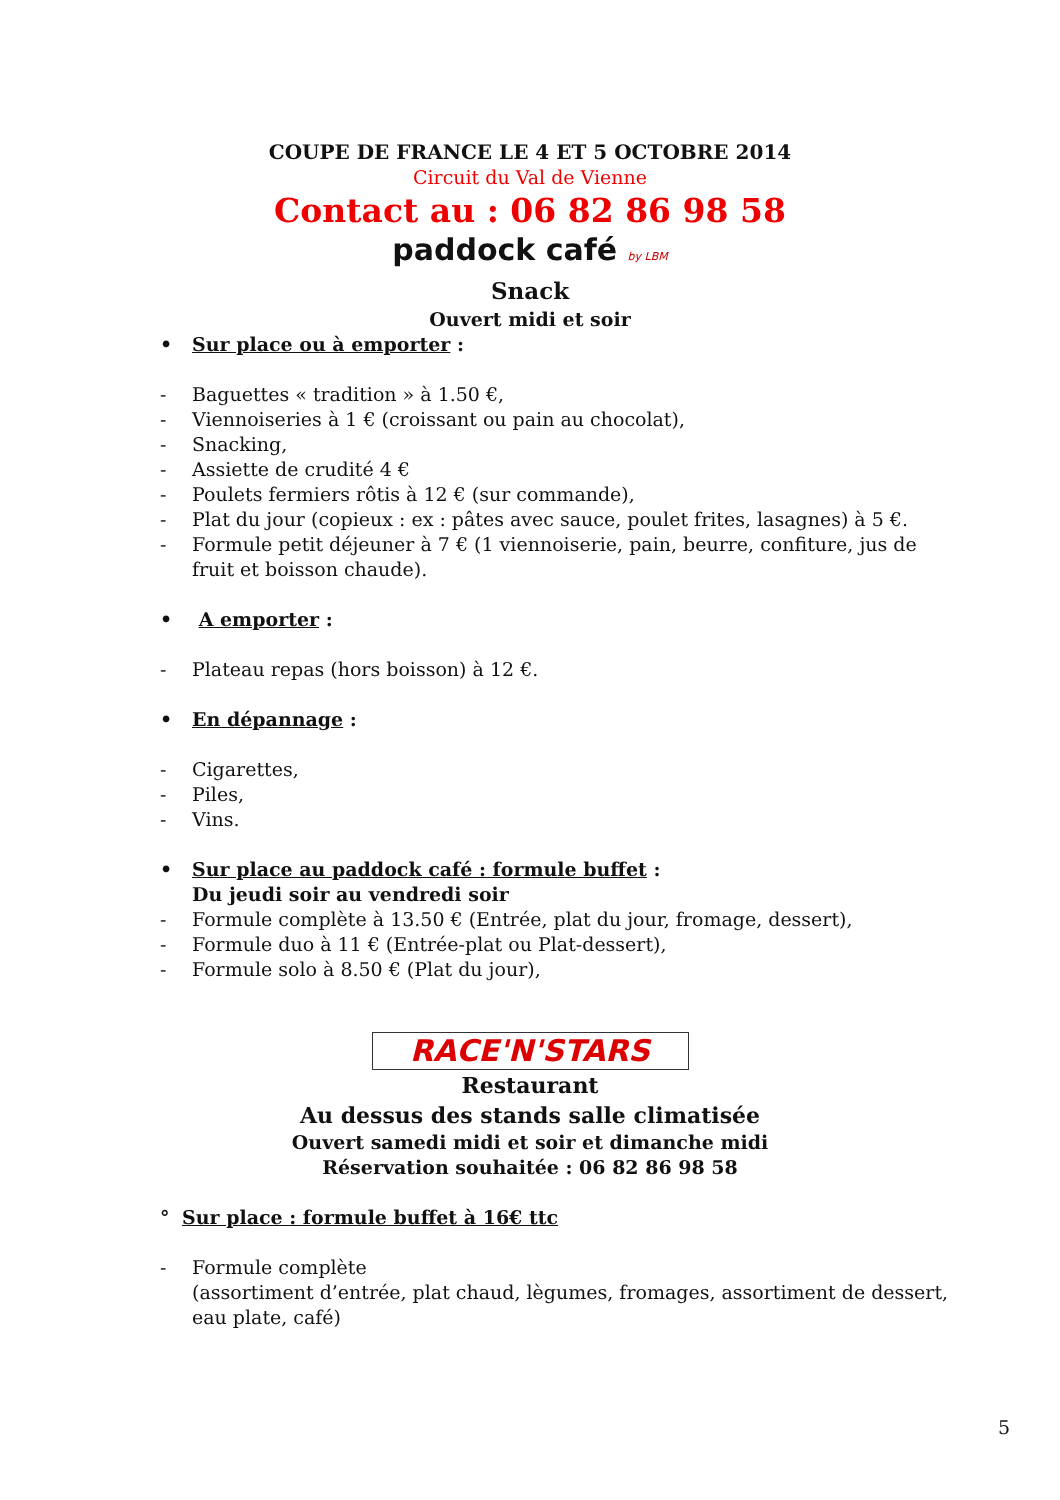COUPE DE FRANCE LE 4 ET 5 OCTOBRE 2014
Circuit du Val de Vienne
Contact au : 06 82 86 98 58
paddock café by LBM
Snack
Ouvert midi et soir
• Sur place ou à emporter :
- Baguettes « tradition » à 1.50 €,
- Viennoiseries à 1 € (croissant ou pain au chocolat),
- Snacking,
- Assiette de crudité 4 €
- Poulets fermiers rôtis à 12 € (sur commande),
- Plat du jour (copieux : ex : pâtes avec sauce, poulet frites, lasagnes) à 5 €.
- Formule petit déjeuner à 7 € (1 viennoiserie, pain, beurre, confiture, jus de fruit et boisson chaude).
• A emporter :
- Plateau repas (hors boisson) à 12 €.
• En dépannage :
- Cigarettes,
- Piles,
- Vins.
• Sur place au paddock café : formule buffet :
Du jeudi soir au vendredi soir
- Formule complète à 13.50 € (Entrée, plat du jour, fromage, dessert),
- Formule duo à 11 € (Entrée-plat ou Plat-dessert),
- Formule solo à 8.50 € (Plat du jour),
RACE'N'STARS
Restaurant
Au dessus des stands salle climatisée
Ouvert samedi midi et soir et dimanche midi
Réservation souhaitée : 06 82 86 98 58
° Sur place : formule buffet à 16€ ttc
- Formule complète
(assortiment d’entrée, plat chaud, lègumes, fromages, assortiment de dessert, eau plate, café)
5